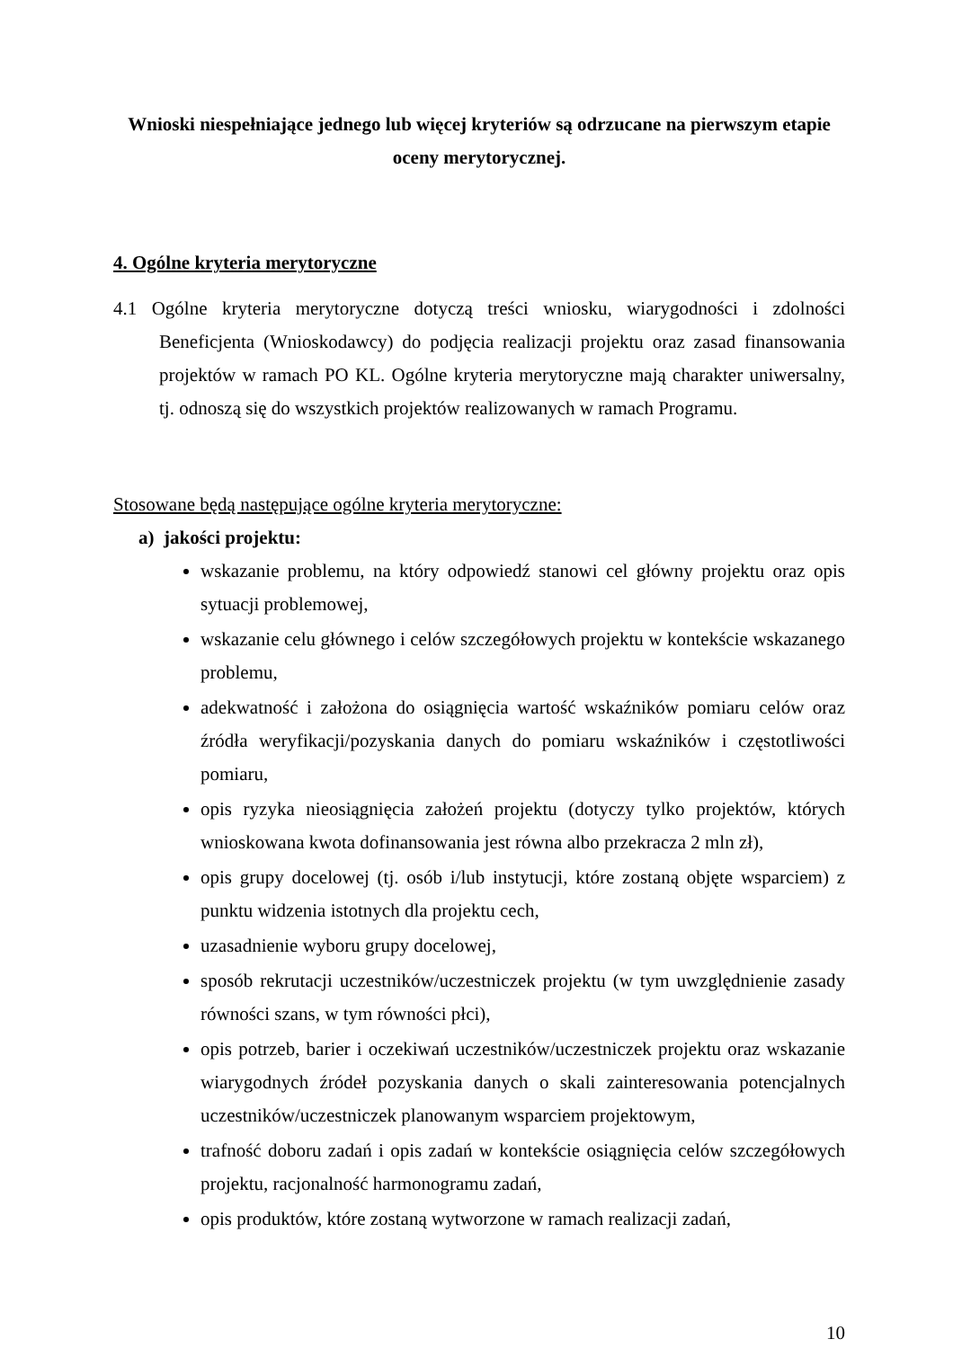Wnioski niespełniające jednego lub więcej kryteriów są odrzucane na pierwszym etapie
oceny merytorycznej.
4. Ogólne kryteria merytoryczne
4.1 Ogólne kryteria merytoryczne dotyczą treści wniosku, wiarygodności i zdolności Beneficjenta (Wnioskodawcy) do podjęcia realizacji projektu oraz zasad finansowania projektów w ramach PO KL. Ogólne kryteria merytoryczne mają charakter uniwersalny, tj. odnoszą się do wszystkich projektów realizowanych w ramach Programu.
Stosowane będą następujące ogólne kryteria merytoryczne:
a) jakości projektu:
wskazanie problemu, na który odpowiedź stanowi cel główny projektu oraz opis sytuacji problemowej,
wskazanie celu głównego i celów szczegółowych projektu w kontekście wskazanego problemu,
adekwatność i założona do osiągnięcia wartość wskaźników pomiaru celów oraz źródła weryfikacji/pozyskania danych do pomiaru wskaźników i częstotliwości pomiaru,
opis ryzyka nieosiągnięcia założeń projektu (dotyczy tylko projektów, których wnioskowana kwota dofinansowania jest równa albo przekracza 2 mln zł),
opis grupy docelowej (tj. osób i/lub instytucji, które zostaną objęte wsparciem) z punktu widzenia istotnych dla projektu cech,
uzasadnienie wyboru grupy docelowej,
sposób rekrutacji uczestników/uczestniczek projektu (w tym uwzględnienie zasady równości szans, w tym równości płci),
opis potrzeb, barier i oczekiwań uczestników/uczestniczek projektu oraz wskazanie wiarygodnych źródeł pozyskania danych o skali zainteresowania potencjalnych uczestników/uczestniczek planowanym wsparciem projektowym,
trafność doboru zadań i opis zadań w kontekście osiągnięcia celów szczegółowych projektu, racjonalność harmonogramu zadań,
opis produktów, które zostaną wytworzone w ramach realizacji zadań,
10